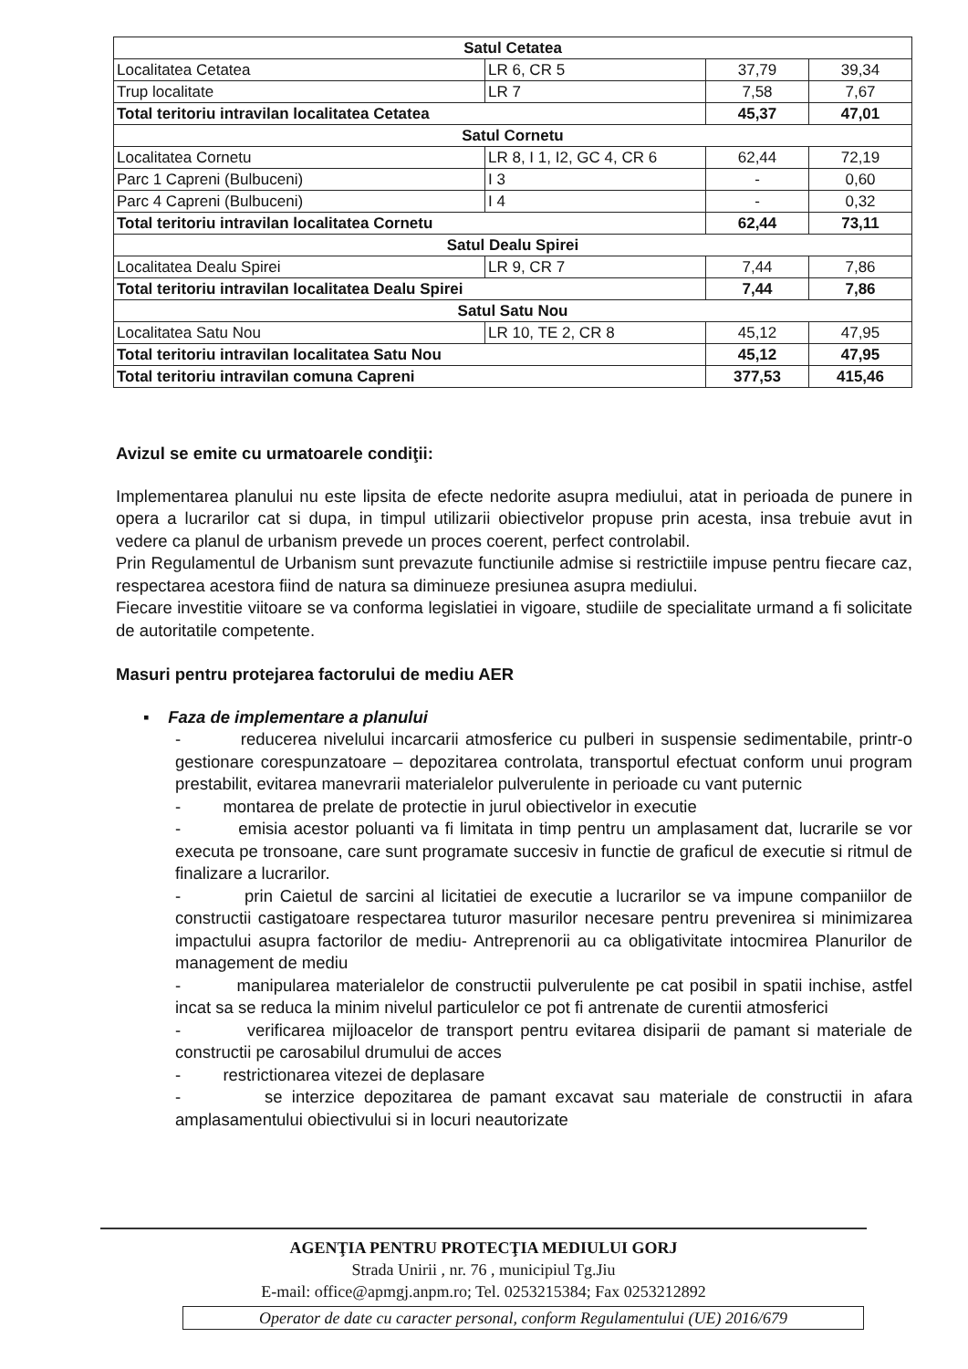| Satul Cetatea | | | |
| Localitatea Cetatea | LR 6, CR 5 | 37,79 | 39,34 |
| Trup localitate | LR 7 | 7,58 | 7,67 |
| Total teritoriu intravilan localitatea Cetatea | | 45,37 | 47,01 |
| Satul Cornetu | | | |
| Localitatea Cornetu | LR 8, I 1, I2, GC 4, CR 6 | 62,44 | 72,19 |
| Parc 1 Capreni (Bulbuceni) | I 3 | - | 0,60 |
| Parc 4 Capreni (Bulbuceni) | I 4 | - | 0,32 |
| Total teritoriu intravilan localitatea Cornetu | | 62,44 | 73,11 |
| Satul Dealu Spirei | | | |
| Localitatea Dealu Spirei | LR 9, CR 7 | 7,44 | 7,86 |
| Total teritoriu intravilan localitatea Dealu Spirei | | 7,44 | 7,86 |
| Satul Satu Nou | | | |
| Localitatea Satu Nou | LR 10, TE 2, CR 8 | 45,12 | 47,95 |
| Total teritoriu intravilan localitatea Satu Nou | | 45,12 | 47,95 |
| Total teritoriu intravilan comuna Capreni | | 377,53 | 415,46 |
Avizul se emite cu urmatoarele condiţii:
Implementarea planului nu este lipsita de efecte nedorite asupra mediului, atat in perioada de punere in opera a lucrarilor cat si dupa, in timpul utilizarii obiectivelor propuse prin acesta, insa trebuie avut in vedere ca planul de urbanism prevede un proces coerent, perfect controlabil.
Prin Regulamentul de Urbanism sunt prevazute functiunile admise si restrictiile impuse pentru fiecare caz, respectarea acestora fiind de natura sa diminueze presiunea asupra mediului.
Fiecare investitie viitoare se va conforma legislatiei in vigoare, studiile de specialitate urmand a fi solicitate de autoritatile competente.
Masuri pentru protejarea factorului de mediu AER
▪ Faza de implementare a planului
- reducerea nivelului incarcarii atmosferice cu pulberi in suspensie sedimentabile, printr-o gestionare corespunzatoare – depozitarea controlata, transportul efectuat conform unui program prestabilit, evitarea manevrarii materialelor pulverulente in perioade cu vant puternic
- montarea de prelate de protectie in jurul obiectivelor in executie
- emisia acestor poluanti va fi limitata in timp pentru un amplasament dat, lucrarile se vor executa pe tronsoane, care sunt programate succesiv in functie de graficul de executie si ritmul de finalizare a lucrarilor.
- prin Caietul de sarcini al licitatiei de executie a lucrarilor se va impune companiilor de constructii castigatoare respectarea tuturor masurilor necesare pentru prevenirea si minimizarea impactului asupra factorilor de mediu- Antreprenorii au ca obligativitate intocmirea Planurilor de management de mediu
- manipularea materialelor de constructii pulverulente pe cat posibil in spatii inchise, astfel incat sa se reduca la minim nivelul particulelor ce pot fi antrenate de curentii atmosferici
- verificarea mijloacelor de transport pentru evitarea disiparii de pamant si materiale de constructii pe carosabilul drumului de acces
- restrictionarea vitezei de deplasare
- se interzice depozitarea de pamant excavat sau materiale de constructii in afara amplasamentului obiectivului si in locuri neautorizate
AGENŢIA PENTRU PROTECŢIA MEDIULUI GORJ
Strada Unirii , nr. 76 , municipiul Tg.Jiu
E-mail: office@apmgj.anpm.ro; Tel. 0253215384; Fax 0253212892
Operator de date cu caracter personal, conform Regulamentului (UE) 2016/679